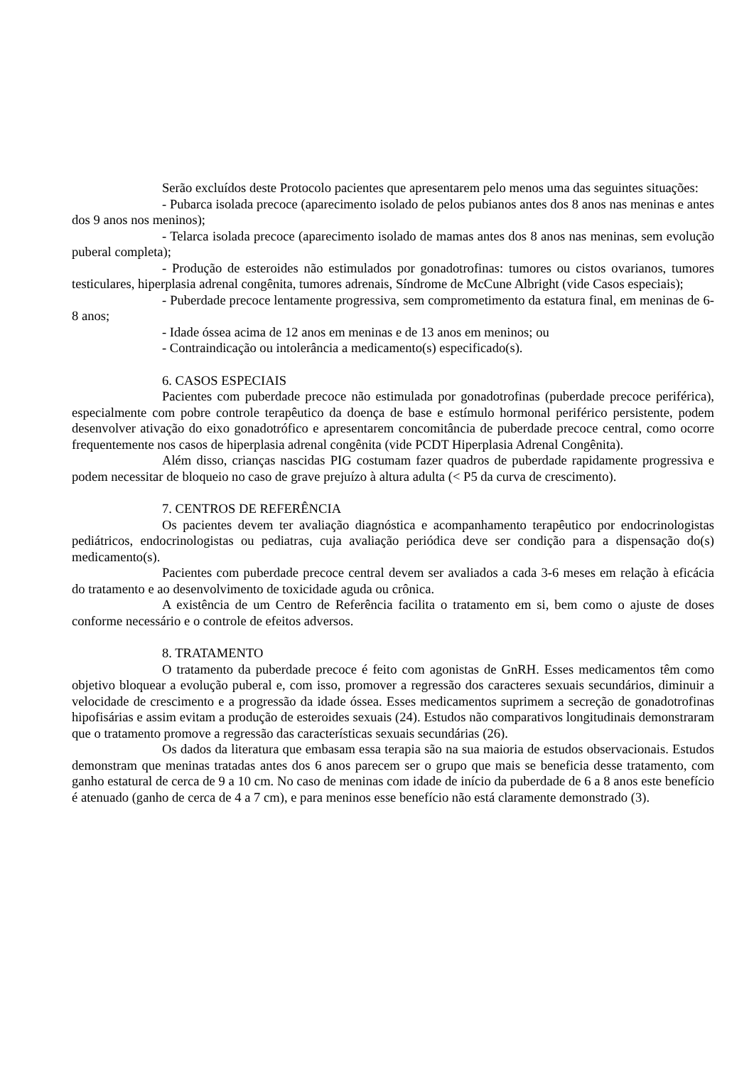Serão excluídos deste Protocolo pacientes que apresentarem pelo menos uma das seguintes situações:
- Pubarca isolada precoce (aparecimento isolado de pelos pubianos antes dos 8 anos nas meninas e antes dos 9 anos nos meninos);
- Telarca isolada precoce (aparecimento isolado de mamas antes dos 8 anos nas meninas, sem evolução puberal completa);
- Produção de esteroides não estimulados por gonadotrofinas: tumores ou cistos ovarianos, tumores testiculares, hiperplasia adrenal congênita, tumores adrenais, Síndrome de McCune Albright (vide Casos especiais);
- Puberdade precoce lentamente progressiva, sem comprometimento da estatura final, em meninas de 6-8 anos;
- Idade óssea acima de 12 anos em meninas e de 13 anos em meninos; ou
- Contraindicação ou intolerância a medicamento(s) especificado(s).
6. CASOS ESPECIAIS
Pacientes com puberdade precoce não estimulada por gonadotrofinas (puberdade precoce periférica), especialmente com pobre controle terapêutico da doença de base e estímulo hormonal periférico persistente, podem desenvolver ativação do eixo gonadotrófico e apresentarem concomitância de puberdade precoce central, como ocorre frequentemente nos casos de hiperplasia adrenal congênita (vide PCDT Hiperplasia Adrenal Congênita).
Além disso, crianças nascidas PIG costumam fazer quadros de puberdade rapidamente progressiva e podem necessitar de bloqueio no caso de grave prejuízo à altura adulta (< P5 da curva de crescimento).
7. CENTROS DE REFERÊNCIA
Os pacientes devem ter avaliação diagnóstica e acompanhamento terapêutico por endocrinologistas pediátricos, endocrinologistas ou pediatras, cuja avaliação periódica deve ser condição para a dispensação do(s) medicamento(s).
Pacientes com puberdade precoce central devem ser avaliados a cada 3-6 meses em relação à eficácia do tratamento e ao desenvolvimento de toxicidade aguda ou crônica.
A existência de um Centro de Referência facilita o tratamento em si, bem como o ajuste de doses conforme necessário e o controle de efeitos adversos.
8. TRATAMENTO
O tratamento da puberdade precoce é feito com agonistas de GnRH. Esses medicamentos têm como objetivo bloquear a evolução puberal e, com isso, promover a regressão dos caracteres sexuais secundários, diminuir a velocidade de crescimento e a progressão da idade óssea. Esses medicamentos suprimem a secreção de gonadotrofinas hipofisárias e assim evitam a produção de esteroides sexuais (24). Estudos não comparativos longitudinais demonstraram que o tratamento promove a regressão das características sexuais secundárias (26).
Os dados da literatura que embasam essa terapia são na sua maioria de estudos observacionais. Estudos demonstram que meninas tratadas antes dos 6 anos parecem ser o grupo que mais se beneficia desse tratamento, com ganho estatural de cerca de 9 a 10 cm. No caso de meninas com idade de início da puberdade de 6 a 8 anos este benefício é atenuado (ganho de cerca de 4 a 7 cm), e para meninos esse benefício não está claramente demonstrado (3).